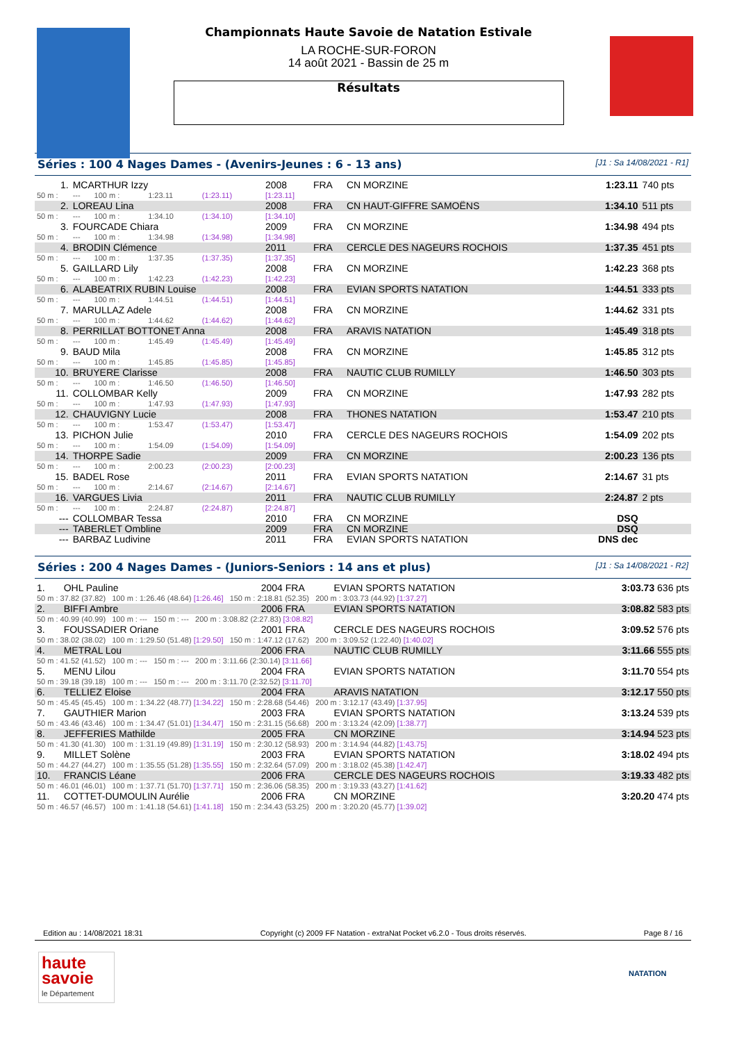Championnats Haute Savoie de Natation Estivale
LA ROCHE-SUR-FORON
14 août 2021 - Bassin de 25 m
Résultats
Séries : 100 4 Nages Dames - (Avenirs-Jeunes : 6 - 13 ans) [J1 : Sa 14/08/2021 - R1]
| 1. | MCARTHUR Izzy | | | | 2008 | FRA | CN MORZINE | 1:23.11 | 740 pts |
| 50 m : | --- | 100 m : | 1:23.11 | (1:23.11) | [1:23.11] | | | | |
| 2. | LOREAU Lina | | | | 2008 | FRA | CN HAUT-GIFFRE SAMOËNS | 1:34.10 | 511 pts |
| 50 m : | --- | 100 m : | 1:34.10 | (1:34.10) | [1:34.10] | | | | |
| 3. | FOURCADE Chiara | | | | 2009 | FRA | CN MORZINE | 1:34.98 | 494 pts |
| 50 m : | --- | 100 m : | 1:34.98 | (1:34.98) | [1:34.98] | | | | |
| 4. | BRODIN Clémence | | | | 2011 | FRA | CERCLE DES NAGEURS ROCHOIS | 1:37.35 | 451 pts |
| 50 m : | --- | 100 m : | 1:37.35 | (1:37.35) | [1:37.35] | | | | |
| 5. | GAILLARD Lily | | | | 2008 | FRA | CN MORZINE | 1:42.23 | 368 pts |
| 50 m : | --- | 100 m : | 1:42.23 | (1:42.23) | [1:42.23] | | | | |
| 6. | ALABEATRIX RUBIN Louise | | | | 2008 | FRA | EVIAN SPORTS NATATION | 1:44.51 | 333 pts |
| 50 m : | --- | 100 m : | 1:44.51 | (1:44.51) | [1:44.51] | | | | |
| 7. | MARULLAZ Adele | | | | 2008 | FRA | CN MORZINE | 1:44.62 | 331 pts |
| 50 m : | --- | 100 m : | 1:44.62 | (1:44.62) | [1:44.62] | | | | |
| 8. | PERRILLAT BOTTONET Anna | | | | 2008 | FRA | ARAVIS NATATION | 1:45.49 | 318 pts |
| 50 m : | --- | 100 m : | 1:45.49 | (1:45.49) | [1:45.49] | | | | |
| 9. | BAUD Mila | | | | 2008 | FRA | CN MORZINE | 1:45.85 | 312 pts |
| 50 m : | --- | 100 m : | 1:45.85 | (1:45.85) | [1:45.85] | | | | |
| 10. | BRUYERE Clarisse | | | | 2008 | FRA | NAUTIC CLUB RUMILLY | 1:46.50 | 303 pts |
| 50 m : | --- | 100 m : | 1:46.50 | (1:46.50) | [1:46.50] | | | | |
| 11. | COLLOMBAR Kelly | | | | 2009 | FRA | CN MORZINE | 1:47.93 | 282 pts |
| 50 m : | --- | 100 m : | 1:47.93 | (1:47.93) | [1:47.93] | | | | |
| 12. | CHAUVIGNY Lucie | | | | 2008 | FRA | THONES NATATION | 1:53.47 | 210 pts |
| 50 m : | --- | 100 m : | 1:53.47 | (1:53.47) | [1:53.47] | | | | |
| 13. | PICHON Julie | | | | 2010 | FRA | CERCLE DES NAGEURS ROCHOIS | 1:54.09 | 202 pts |
| 50 m : | --- | 100 m : | 1:54.09 | (1:54.09) | [1:54.09] | | | | |
| 14. | THORPE Sadie | | | | 2009 | FRA | CN MORZINE | 2:00.23 | 136 pts |
| 50 m : | --- | 100 m : | 2:00.23 | (2:00.23) | [2:00.23] | | | | |
| 15. | BADEL Rose | | | | 2011 | FRA | EVIAN SPORTS NATATION | 2:14.67 | 31 pts |
| 50 m : | --- | 100 m : | 2:14.67 | (2:14.67) | [2:14.67] | | | | |
| 16. | VARGUES Livia | | | | 2011 | FRA | NAUTIC CLUB RUMILLY | 2:24.87 | 2 pts |
| 50 m : | --- | 100 m : | 2:24.87 | (2:24.87) | [2:24.87] | | | | |
| --- | COLLOMBAR Tessa | | | | 2010 | FRA | CN MORZINE | DSQ | |
| --- | TABERLET Ombline | | | | 2009 | FRA | CN MORZINE | DSQ | |
| --- | BARBAZ Ludivine | | | | 2011 | FRA | EVIAN SPORTS NATATION | DNS dec | |
Séries : 200 4 Nages Dames - (Juniors-Seniors : 14 ans et plus) [J1 : Sa 14/08/2021 - R2]
| 1. | OHL Pauline | 2004 FRA | EVIAN SPORTS NATATION | 3:03.73 636 pts |
| 50 m : 37.82 (37.82) 100 m : 1:26.46 (48.64) [1:26.46] 150 m : 2:18.81 (52.35) 200 m : 3:03.73 (44.92) [1:37.27] | | | | |
| 2. | BIFFI Ambre | 2006 FRA | EVIAN SPORTS NATATION | 3:08.82 583 pts |
| 50 m : 40.99 (40.99) 100 m : --- 150 m : --- 200 m : 3:08.82 (2:27.83) [3:08.82] | | | | |
| 3. | FOUSSADIER Oriane | 2001 FRA | CERCLE DES NAGEURS ROCHOIS | 3:09.52 576 pts |
| 50 m : 38.02 (38.02) 100 m : 1:29.50 (51.48) [1:29.50] 150 m : 1:47.12 (17.62) 200 m : 3:09.52 (1:22.40) [1:40.02] | | | | |
| 4. | METRAL Lou | 2006 FRA | NAUTIC CLUB RUMILLY | 3:11.66 555 pts |
| 50 m : 41.52 (41.52) 100 m : --- 150 m : --- 200 m : 3:11.66 (2:30.14) [3:11.66] | | | | |
| 5. | MENU Lilou | 2004 FRA | EVIAN SPORTS NATATION | 3:11.70 554 pts |
| 50 m : 39.18 (39.18) 100 m : --- 150 m : --- 200 m : 3:11.70 (2:32.52) [3:11.70] | | | | |
| 6. | TELLIEZ Eloise | 2004 FRA | ARAVIS NATATION | 3:12.17 550 pts |
| 50 m : 45.45 (45.45) 100 m : 1:34.22 (48.77) [1:34.22] 150 m : 2:28.68 (54.46) 200 m : 3:12.17 (43.49) [1:37.95] | | | | |
| 7. | GAUTHIER Marion | 2003 FRA | EVIAN SPORTS NATATION | 3:13.24 539 pts |
| 50 m : 43.46 (43.46) 100 m : 1:34.47 (51.01) [1:34.47] 150 m : 2:31.15 (56.68) 200 m : 3:13.24 (42.09) [1:38.77] | | | | |
| 8. | JEFFERIES Mathilde | 2005 FRA | CN MORZINE | 3:14.94 523 pts |
| 50 m : 41.30 (41.30) 100 m : 1:31.19 (49.89) [1:31.19] 150 m : 2:30.12 (58.93) 200 m : 3:14.94 (44.82) [1:43.75] | | | | |
| 9. | MILLET Solène | 2003 FRA | EVIAN SPORTS NATATION | 3:18.02 494 pts |
| 50 m : 44.27 (44.27) 100 m : 1:35.55 (51.28) [1:35.55] 150 m : 2:32.64 (57.09) 200 m : 3:18.02 (45.38) [1:42.47] | | | | |
| 10. | FRANCIS Léane | 2006 FRA | CERCLE DES NAGEURS ROCHOIS | 3:19.33 482 pts |
| 50 m : 46.01 (46.01) 100 m : 1:37.71 (51.70) [1:37.71] 150 m : 2:36.06 (58.35) 200 m : 3:19.33 (43.27) [1:41.62] | | | | |
| 11. | COTTET-DUMOULIN Aurélie | 2006 FRA | CN MORZINE | 3:20.20 474 pts |
| 50 m : 46.57 (46.57) 100 m : 1:41.18 (54.61) [1:41.18] 150 m : 2:34.43 (53.25) 200 m : 3:20.20 (45.77) [1:39.02] | | | | |
Edition au : 14/08/2021 18:31 Copyright (c) 2009 FF Natation - extraNat Pocket v6.2.0 - Tous droits réservés. Page 8 / 16
haute savoie
le Département
NATATION